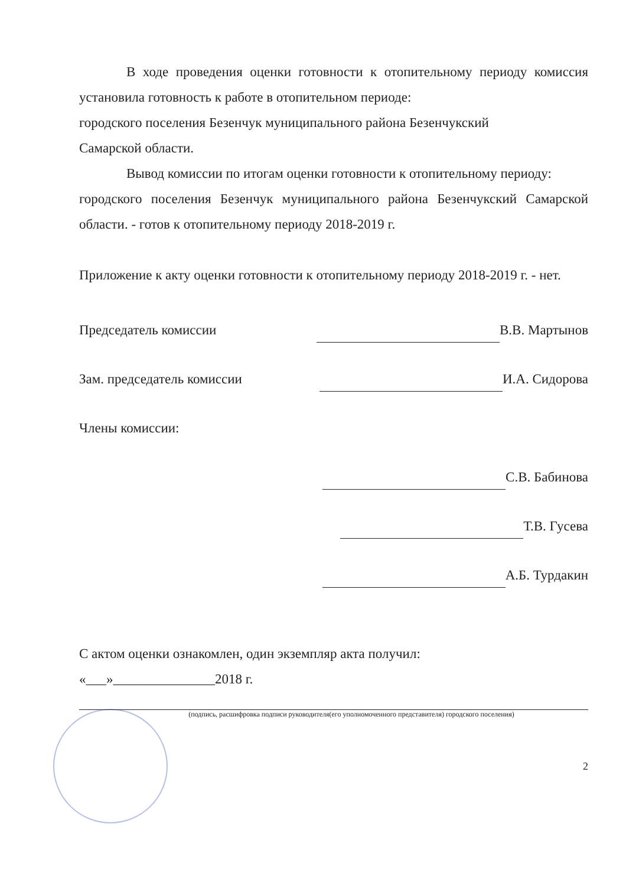В ходе проведения оценки готовности к отопительному периоду комиссия установила готовность к работе в отопительном периоде:
городского поселения Безенчук муниципального района Безенчукский
Самарской области.
Вывод комиссии по итогам оценки готовности к отопительному периоду:
городского поселения Безенчук муниципального района Безенчукский Самарской области. - готов к отопительному периоду 2018-2019 г.
Приложение к акту оценки готовности к отопительному периоду 2018-2019 г. - нет.
Председатель комиссии В.В. Мартынов
Зам. председатель комиссии И.А. Сидорова
Члены комиссии:
С.В. Бабинова
Т.В. Гусева
А.Б. Турдакин
С актом оценки ознакомлен, один экземпляр акта получил:
«___»_______________2018 г.
(подпись, расшифровка подписи руководителя(его уполномоченного представителя) городского поселения)
2